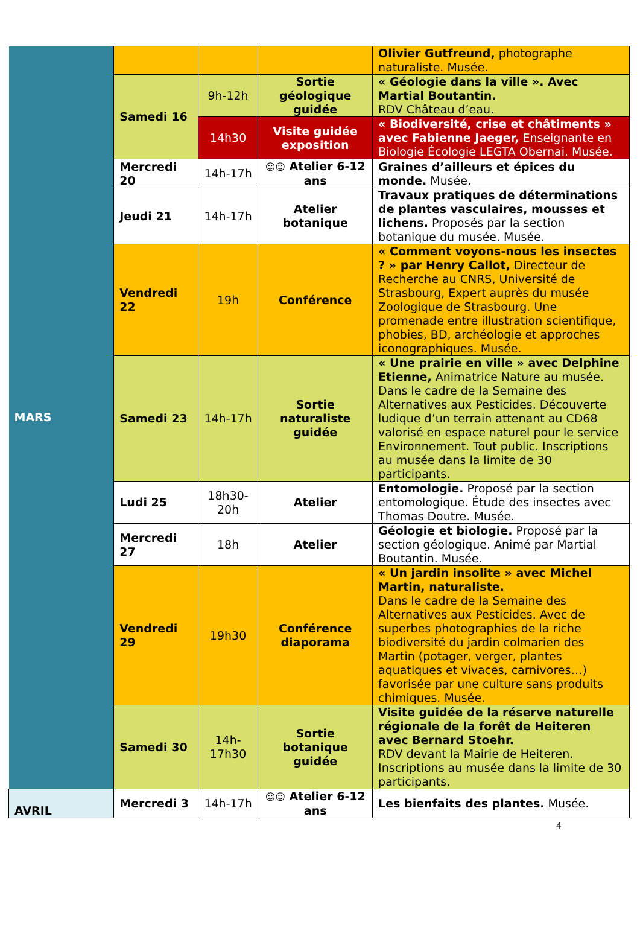| MARS | | | | Olivier Gutfreund, photographe naturaliste. Musée. |
| | Samedi 16 | 9h-12h | Sortie géologique guidée | « Géologie dans la ville ». Avec Martial Boutantin. RDV Château d’eau. |
| | | 14h30 | Visite guidée exposition | « Biodiversité, crise et châtiments » avec Fabienne Jaeger, Enseignante en Biologie Écologie LEGTA Obernai. Musée. |
| | Mercredi 20 | 14h-17h | ☺☺ Atelier 6-12 ans | Graines d’ailleurs et épices du monde. Musée. |
| | Jeudi 21 | 14h-17h | Atelier botanique | Travaux pratiques de déterminations de plantes vasculaires, mousses et lichens. Proposés par la section botanique du musée. Musée. |
| | Vendredi 22 | 19h | Conférence | « Comment voyons-nous les insectes ? » par Henry Callot, Directeur de Recherche au CNRS, Université de Strasbourg, Expert auprès du musée Zoologique de Strasbourg. Une promenade entre illustration scientifique, phobies, BD, archéologie et approches iconographiques. Musée. |
| | Samedi 23 | 14h-17h | Sortie naturaliste guidée | « Une prairie en ville » avec Delphine Etienne, Animatrice Nature au musée. Dans le cadre de la Semaine des Alternatives aux Pesticides. Découverte ludique d’un terrain attenant au CD68 valorisé en espace naturel pour le service Environnement. Tout public. Inscriptions au musée dans la limite de 30 participants. |
| | Ludi 25 | 18h30-20h | Atelier | Entomologie. Proposé par la section entomologique. Étude des insectes avec Thomas Doutre. Musée. |
| | Mercredi 27 | 18h | Atelier | Géologie et biologie. Proposé par la section géologique. Animé par Martial Boutantin. Musée. |
| | Vendredi 29 | 19h30 | Conférence diaporama | « Un jardin insolite » avec Michel Martin, naturaliste. Dans le cadre de la Semaine des Alternatives aux Pesticides. Avec de superbes photographies de la riche biodiversité du jardin colmarien des Martin (potager, verger, plantes aquatiques et vivaces, carnivores…) favorisée par une culture sans produits chimiques. Musée. |
| | Samedi 30 | 14h-17h30 | Sortie botanique guidée | Visite guidée de la réserve naturelle régionale de la forêt de Heiteren avec Bernard Stoehr. RDV devant la Mairie de Heiteren. Inscriptions au musée dans la limite de 30 participants. |
| AVRIL | Mercredi 3 | 14h-17h | ☺☺ Atelier 6-12 ans | Les bienfaits des plantes. Musée. |
4